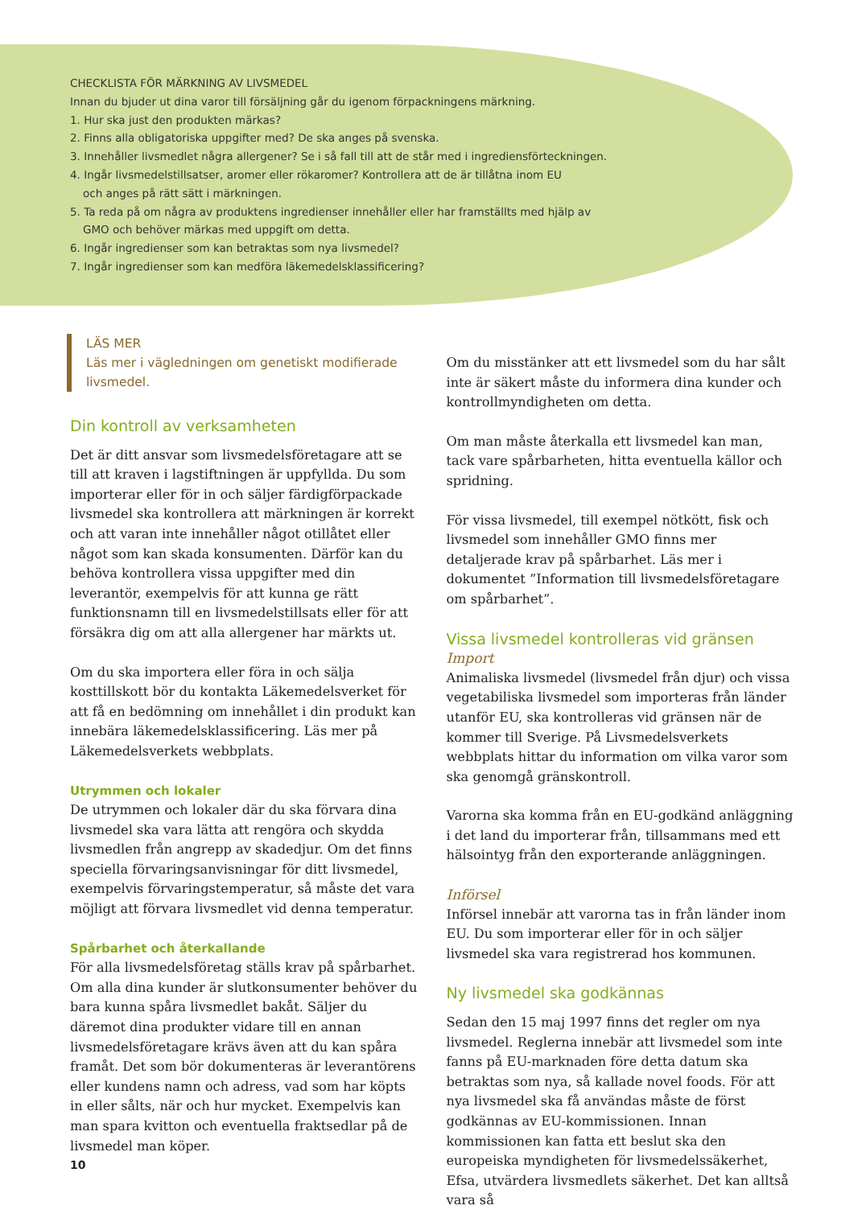CHECKLISTA FÖR MÄRKNING AV LIVSMEDEL
Innan du bjuder ut dina varor till försäljning går du igenom förpackningens märkning.
1. Hur ska just den produkten märkas?
2. Finns alla obligatoriska uppgifter med? De ska anges på svenska.
3. Innehåller livsmedlet några allergener? Se i så fall till att de står med i ingrediensförteckningen.
4. Ingår livsmedelstillsatser, aromer eller rökaromer? Kontrollera att de är tillåtna inom EU
och anges på rätt sätt i märkningen.
5. Ta reda på om några av produktens ingredienser innehåller eller har framställts med hjälp av
GMO och behöver märkas med uppgift om detta.
6. Ingår ingredienser som kan betraktas som nya livsmedel?
7. Ingår ingredienser som kan medföra läkemedelsklassificering?
LÄS MER
Läs mer i vägledningen om genetiskt modifierade livsmedel.
Din kontroll av verksamheten
Det är ditt ansvar som livsmedelsföretagare att se till att kraven i lagstiftningen är uppfyllda. Du som importerar eller för in och säljer färdigförpackade livsmedel ska kontrollera att märkningen är korrekt och att varan inte innehåller något otillåtet eller något som kan skada konsumenten. Därför kan du behöva kontrollera vissa uppgifter med din leverantör, exempelvis för att kunna ge rätt funktionsnamn till en livsmedelstillsats eller för att försäkra dig om att alla allergener har märkts ut.
Om du ska importera eller föra in och sälja kosttillskott bör du kontakta Läkemedelsverket för att få en bedömning om innehållet i din produkt kan innebära läkemedelsklassificering. Läs mer på Läkemedelsverkets webbplats.
Utrymmen och lokaler
De utrymmen och lokaler där du ska förvara dina livsmedel ska vara lätta att rengöra och skydda livsmedlen från angrepp av skadedjur. Om det finns speciella förvaringsanvisningar för ditt livsmedel, exempelvis förvaringstemperatur, så måste det vara möjligt att förvara livsmedlet vid denna temperatur.
Spårbarhet och återkallande
För alla livsmedelsföretag ställs krav på spårbarhet. Om alla dina kunder är slutkonsumenter behöver du bara kunna spåra livsmedlet bakåt. Säljer du däremot dina produkter vidare till en annan livsmedelsföretagare krävs även att du kan spåra framåt. Det som bör dokumenteras är leverantörens eller kundens namn och adress, vad som har köpts in eller sålts, när och hur mycket. Exempelvis kan man spara kvitton och eventuella fraktsedlar på de livsmedel man köper.
Om du misstänker att ett livsmedel som du har sålt inte är säkert måste du informera dina kunder och kontrollmyndigheten om detta.
Om man måste återkalla ett livsmedel kan man, tack vare spårbarheten, hitta eventuella källor och spridning.
För vissa livsmedel, till exempel nötkött, fisk och livsmedel som innehåller GMO finns mer detaljerade krav på spårbarhet. Läs mer i dokumentet ”Information till livsmedelsföretagare om spårbarhet”.
Vissa livsmedel kontrolleras vid gränsen
Import
Animaliska livsmedel (livsmedel från djur) och vissa vegetabiliska livsmedel som importeras från länder utanför EU, ska kontrolleras vid gränsen när de kommer till Sverige. På Livsmedelsverkets webbplats hittar du information om vilka varor som ska genomgå gränskontroll.
Varorna ska komma från en EU-godkänd anläggning i det land du importerar från, tillsammans med ett hälsointyg från den exporterande anläggningen.
Införsel
Införsel innebär att varorna tas in från länder inom EU. Du som importerar eller för in och säljer livsmedel ska vara registrerad hos kommunen.
Ny livsmedel ska godkännas
Sedan den 15 maj 1997 finns det regler om nya livsmedel. Reglerna innebär att livsmedel som inte fanns på EU-marknaden före detta datum ska betraktas som nya, så kallade novel foods. För att nya livsmedel ska få användas måste de först godkännas av EU-kommissionen. Innan kommissionen kan fatta ett beslut ska den europeiska myndigheten för livsmedelssäkerhet, Efsa, utvärdera livsmedlets säkerhet. Det kan alltså vara så
10